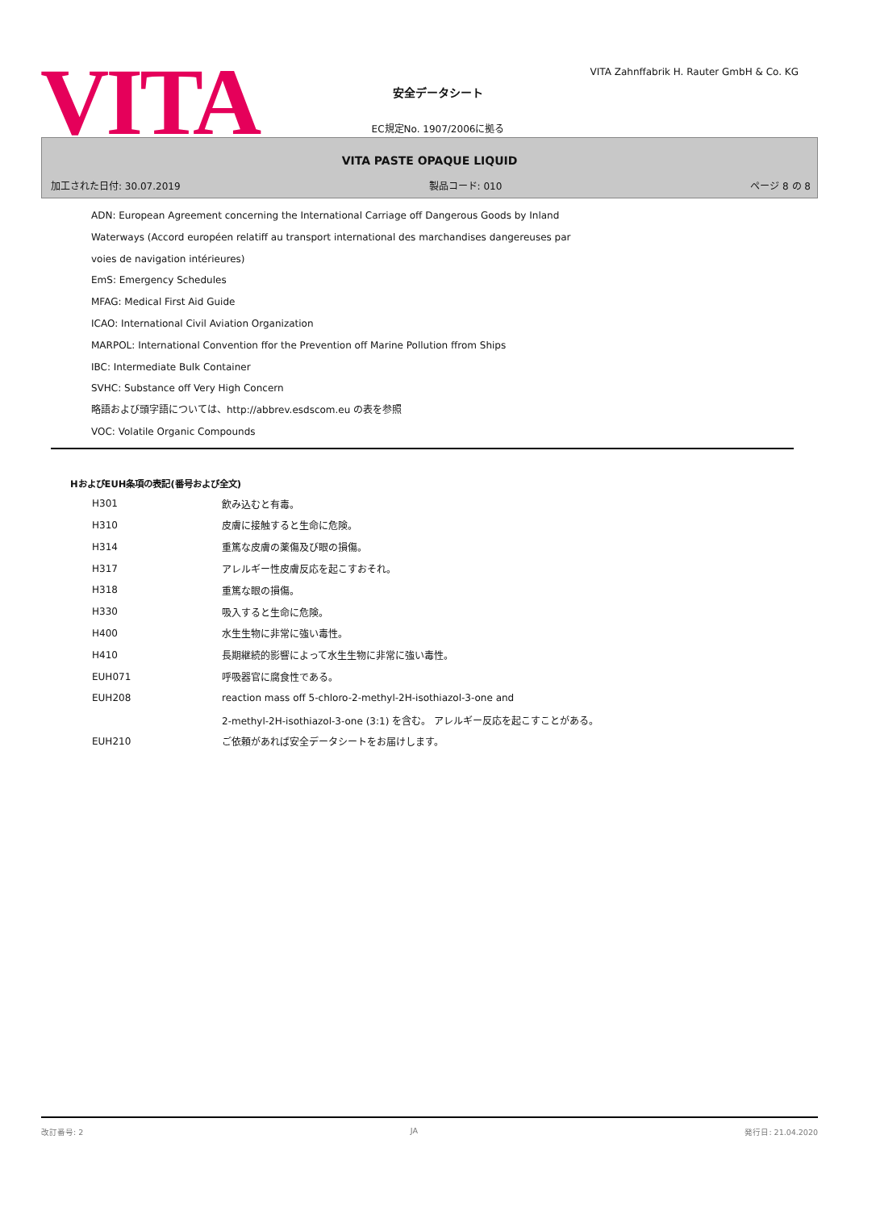VITA
VITA Zahnffabrik H. Rauter GmbH & Co. KG
安全データシート
EC規定No. 1907/2006に拠る
VITA PASTE OPAQUE LIQUID
加工された日付: 30.07.2019 製品コード: 010 ページ 8 の 8
ADN: European Agreement concerning the International Carriage off Dangerous Goods by Inland
Waterways (Accord européen relatiff au transport international des marchandises dangereuses par
voies de navigation intérieures)
EmS: Emergency Schedules
MFAG: Medical First Aid Guide
ICAO: International Civil Aviation Organization
MARPOL: International Convention ffor the Prevention off Marine Pollution ffrom Ships
IBC: Intermediate Bulk Container
SVHC: Substance off Very High Concern
略語および頭字語については、http://abbrev.esdscom.eu の表を参照
VOC: Volatile Organic Compounds
HおよびEUH条項の表記(番号および全文)
| H301 | 飲み込むと有毒。 |
| H310 | 皮膚に接触すると生命に危険。 |
| H314 | 重篤な皮膚の薬傷及び眼の損傷。 |
| H317 | アレルギー性皮膚反応を起こすおそれ。 |
| H318 | 重篤な眼の損傷。 |
| H330 | 吸入すると生命に危険。 |
| H400 | 水生生物に非常に強い毒性。 |
| H410 | 長期継続的影響によって水生生物に非常に強い毒性。 |
| EUH071 | 呼吸器官に腐食性である。 |
| EUH208 | reaction mass off 5-chloro-2-methyl-2H-isothiazol-3-one and |
| | 2-methyl-2H-isothiazol-3-one (3:1) を含む。 アレルギー反応を起こすことがある。 |
| EUH210 | ご依頼があれば安全データシートをお届けします。 |
改訂番号: 2 JA 発行日: 21.04.2020